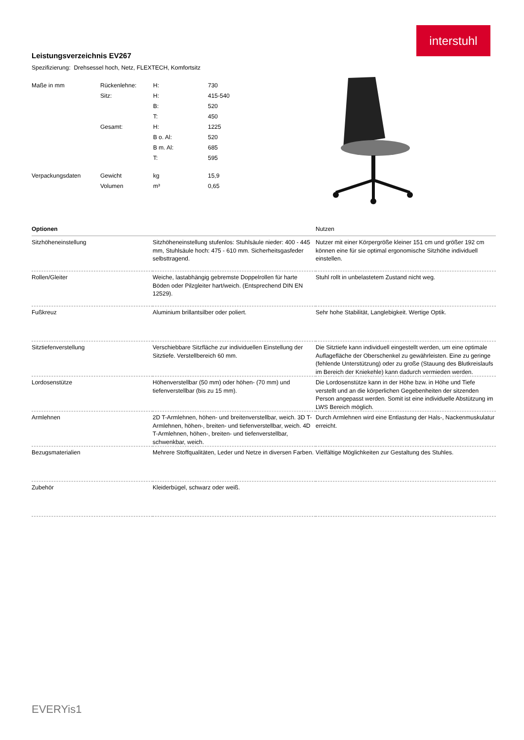interstuhl
Leistungsverzeichnis EV267
Spezifizierung: Drehsessel hoch, Netz, FLEXTECH, Komfortsitz
| Maße in mm | Rückenlehne: | H: | 730 |
| | Sitz: | H: | 415-540 |
| | | B: | 520 |
| | | T: | 450 |
| | Gesamt: | H: | 1225 |
| | | B o. Al: | 520 |
| | | B m. Al: | 685 |
| | | T: | 595 |
| Verpackungsdaten | Gewicht | kg | 15,9 |
| | Volumen | m³ | 0,65 |
| Optionen | | Nutzen |
| --- | --- | --- |
| Sitzhöheneinstellung | Sitzhöheneinstellung stufenlos: Stuhlsäule nieder: 400 - 445 mm, Stuhlsäule hoch: 475 - 610 mm. Sicherheitsgasfeder selbsttragend. | Nutzer mit einer Körpergröße kleiner 151 cm und größer 192 cm können eine für sie optimal ergonomische Sitzhöhe individuell einstellen. |
| Rollen/Gleiter | Weiche, lastabhängig gebremste Doppelrollen für harte Böden oder Pilzgleiter hart/weich. (Entsprechend DIN EN 12529). | Stuhl rollt in unbelastetem Zustand nicht weg. |
| Fußkreuz | Aluminium brillantsilber oder poliert. | Sehr hohe Stabilität, Langlebigkeit. Wertige Optik. |
| Sitztiefenverstellung | Verschiebbare Sitzfläche zur individuellen Einstellung der Sitztiefe. Verstellbereich 60 mm. | Die Sitztiefe kann individuell eingestellt werden, um eine optimale Auflagefläche der Oberschenkel zu gewährleisten. Eine zu geringe (fehlende Unterstützung) oder zu große (Stauung des Blutkreislaufs im Bereich der Kniekehle) kann dadurch vermieden werden. |
| Lordosenstütze | Höhenverstellbar (50 mm) oder höhen- (70 mm) und tiefenverstellbar (bis zu 15 mm). | Die Lordosenstütze kann in der Höhe bzw. in Höhe und Tiefe verstellt und an die körperlichen Gegebenheiten der sitzenden Person angepasst werden. Somit ist eine individuelle Abstützung im LWS Bereich möglich. |
| Armlehnen | 2D T-Armlehnen, höhen- und breitenverstellbar, weich. 3D T-Armlehnen, höhen-, breiten- und tiefenverstellbar, weich. 4D T-Armlehnen, höhen-, breiten- und tiefenverstellbar, schwenkbar, weich. | Durch Armlehnen wird eine Entlastung der Hals-, Nackenmuskulatur erreicht. |
| Bezugsmaterialien | Mehrere Stoffqualitäten, Leder und Netze in diversen Farben. | Vielfältige Möglichkeiten zur Gestaltung des Stuhles. |
| Zubehör | Kleiderbügel, schwarz oder weiß. | |
EVERYis1